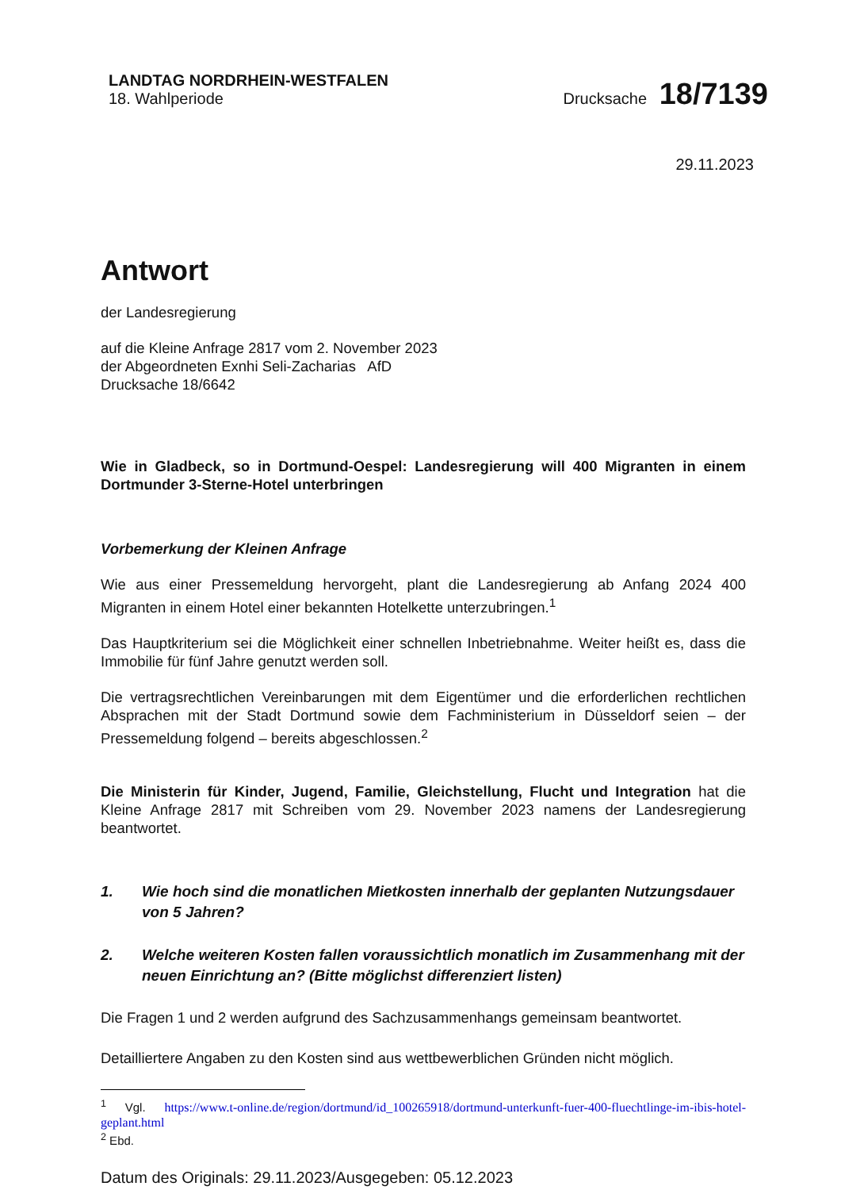LANDTAG NORDRHEIN-WESTFALEN
18. Wahlperiode
Drucksache 18/7139
29.11.2023
Antwort
der Landesregierung
auf die Kleine Anfrage 2817 vom 2. November 2023
der Abgeordneten Exnhi Seli-Zacharias AfD
Drucksache 18/6642
Wie in Gladbeck, so in Dortmund-Oespel: Landesregierung will 400 Migranten in einem Dortmunder 3-Sterne-Hotel unterbringen
Vorbemerkung der Kleinen Anfrage
Wie aus einer Pressemeldung hervorgeht, plant die Landesregierung ab Anfang 2024 400 Migranten in einem Hotel einer bekannten Hotelkette unterzubringen.<sup>1</sup>
Das Hauptkriterium sei die Möglichkeit einer schnellen Inbetriebnahme. Weiter heißt es, dass die Immobilie für fünf Jahre genutzt werden soll.
Die vertragsrechtlichen Vereinbarungen mit dem Eigentümer und die erforderlichen rechtlichen Absprachen mit der Stadt Dortmund sowie dem Fachministerium in Düsseldorf seien – der Pressemeldung folgend – bereits abgeschlossen.<sup>2</sup>
Die Ministerin für Kinder, Jugend, Familie, Gleichstellung, Flucht und Integration hat die Kleine Anfrage 2817 mit Schreiben vom 29. November 2023 namens der Landesregierung beantwortet.
1. Wie hoch sind die monatlichen Mietkosten innerhalb der geplanten Nutzungsdauer von 5 Jahren?
2. Welche weiteren Kosten fallen voraussichtlich monatlich im Zusammenhang mit der neuen Einrichtung an? (Bitte möglichst differenziert listen)
Die Fragen 1 und 2 werden aufgrund des Sachzusammenhangs gemeinsam beantwortet.
Detailliertere Angaben zu den Kosten sind aus wettbewerblichen Gründen nicht möglich.
<sup>1</sup> Vgl. https://www.t-online.de/region/dortmund/id_100265918/dortmund-unterkunft-fuer-400-fluechtlinge-im-ibis-hotel-geplant.html
<sup>2</sup> Ebd.
Datum des Originals: 29.11.2023/Ausgegeben: 05.12.2023